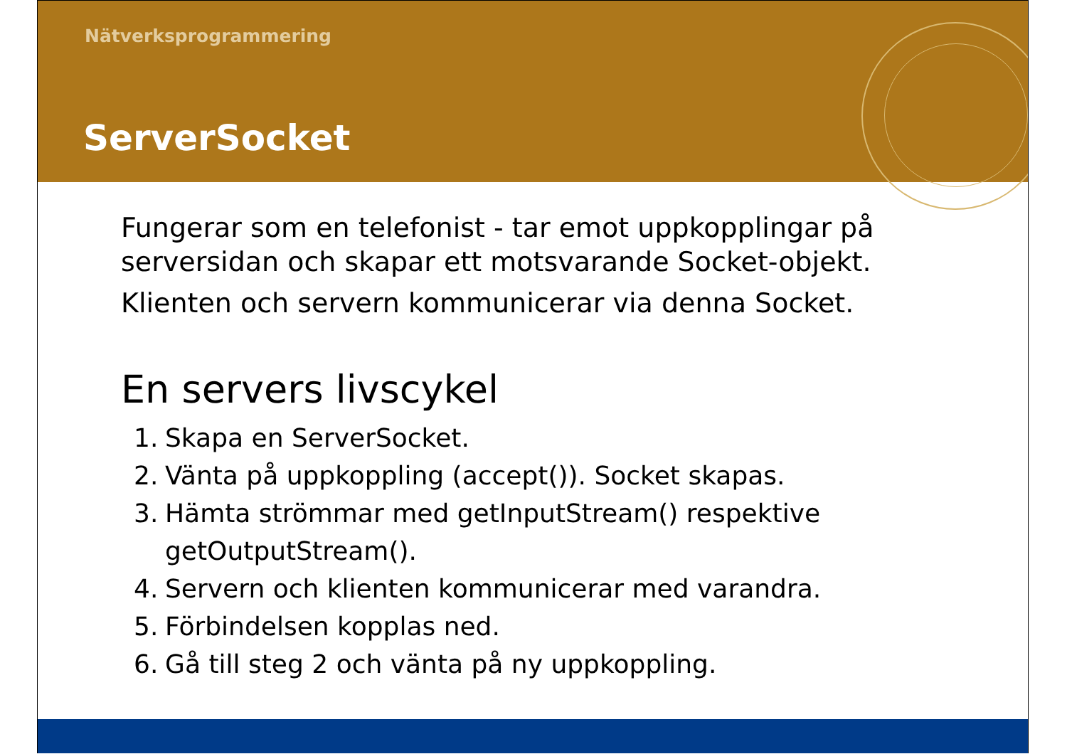Nätverksprogrammering
ServerSocket
Fungerar som en telefonist - tar emot uppkopplingar på serversidan och skapar ett motsvarande Socket-objekt.
Klienten och servern kommunicerar via denna Socket.
En servers livscykel
1. Skapa en ServerSocket.
2. Vänta på uppkoppling (accept()). Socket skapas.
3. Hämta strömmar med getInputStream() respektive
getOutputStream().
4. Servern och klienten kommunicerar med varandra.
5. Förbindelsen kopplas ned.
6. Gå till steg 2 och vänta på ny uppkoppling.